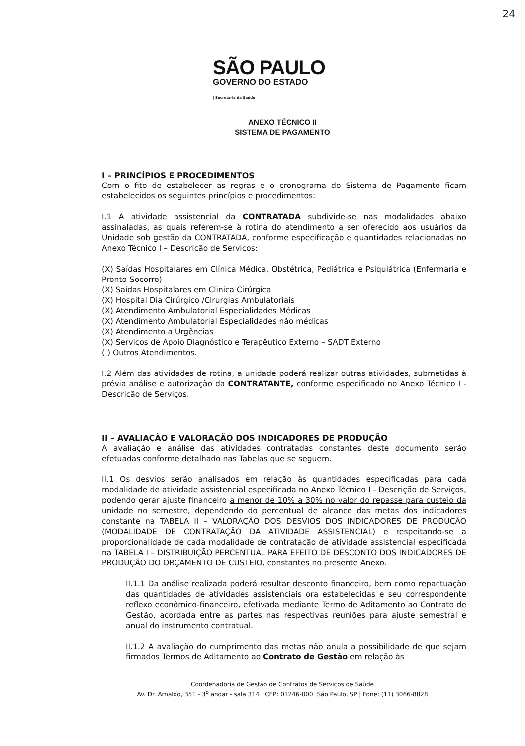24
SÃO PAULO
GOVERNO DO ESTADO
| Secretaria da Saúde
ANEXO TÉCNICO II
SISTEMA DE PAGAMENTO
I – PRINCÍPIOS E PROCEDIMENTOS
Com o fito de estabelecer as regras e o cronograma do Sistema de Pagamento ficam estabelecidos os seguintes princípios e procedimentos:
I.1 A atividade assistencial da CONTRATADA subdivide-se nas modalidades abaixo assinaladas, as quais referem-se à rotina do atendimento a ser oferecido aos usuários da Unidade sob gestão da CONTRATADA, conforme especificação e quantidades relacionadas no Anexo Técnico I – Descrição de Serviços:
(X) Saídas Hospitalares em Clínica Médica, Obstétrica, Pediátrica e Psiquiátrica (Enfermaria e Pronto-Socorro)
(X) Saídas Hospitalares em Clinica Cirúrgica
(X) Hospital Dia Cirúrgico /Cirurgias Ambulatoriais
(X) Atendimento Ambulatorial Especialidades Médicas
(X) Atendimento Ambulatorial Especialidades não médicas
(X) Atendimento a Urgências
(X) Serviços de Apoio Diagnóstico e Terapêutico Externo – SADT Externo
( ) Outros Atendimentos.
I.2 Além das atividades de rotina, a unidade poderá realizar outras atividades, submetidas à prévia análise e autorização da CONTRATANTE, conforme especificado no Anexo Técnico I - Descrição de Serviços.
II – AVALIAÇÃO E VALORAÇÃO DOS INDICADORES DE PRODUÇÃO
A avaliação e análise das atividades contratadas constantes deste documento serão efetuadas conforme detalhado nas Tabelas que se seguem.
II.1 Os desvios serão analisados em relação às quantidades especificadas para cada modalidade de atividade assistencial especificada no Anexo Técnico I - Descrição de Serviços, podendo gerar ajuste financeiro a menor de 10% a 30% no valor do repasse para custeio da unidade no semestre, dependendo do percentual de alcance das metas dos indicadores constante na TABELA II – VALORAÇÃO DOS DESVIOS DOS INDICADORES DE PRODUÇÃO (MODALIDADE DE CONTRATAÇÃO DA ATIVIDADE ASSISTENCIAL) e respeitando-se a proporcionalidade de cada modalidade de contratação de atividade assistencial especificada na TABELA I – DISTRIBUIÇÃO PERCENTUAL PARA EFEITO DE DESCONTO DOS INDICADORES DE PRODUÇÃO DO ORÇAMENTO DE CUSTEIO, constantes no presente Anexo.
II.1.1 Da análise realizada poderá resultar desconto financeiro, bem como repactuação das quantidades de atividades assistenciais ora estabelecidas e seu correspondente reflexo econômico-financeiro, efetivada mediante Termo de Aditamento ao Contrato de Gestão, acordada entre as partes nas respectivas reuniões para ajuste semestral e anual do instrumento contratual.
II.1.2 A avaliação do cumprimento das metas não anula a possibilidade de que sejam firmados Termos de Aditamento ao Contrato de Gestão em relação às
Coordenadoria de Gestão de Contratos de Serviços de Saúde
Av. Dr. Arnaldo, 351 - 3<sup>o</sup> andar - sala 314 | CEP: 01246-000| São Paulo, SP | Fone: (11) 3066-8828